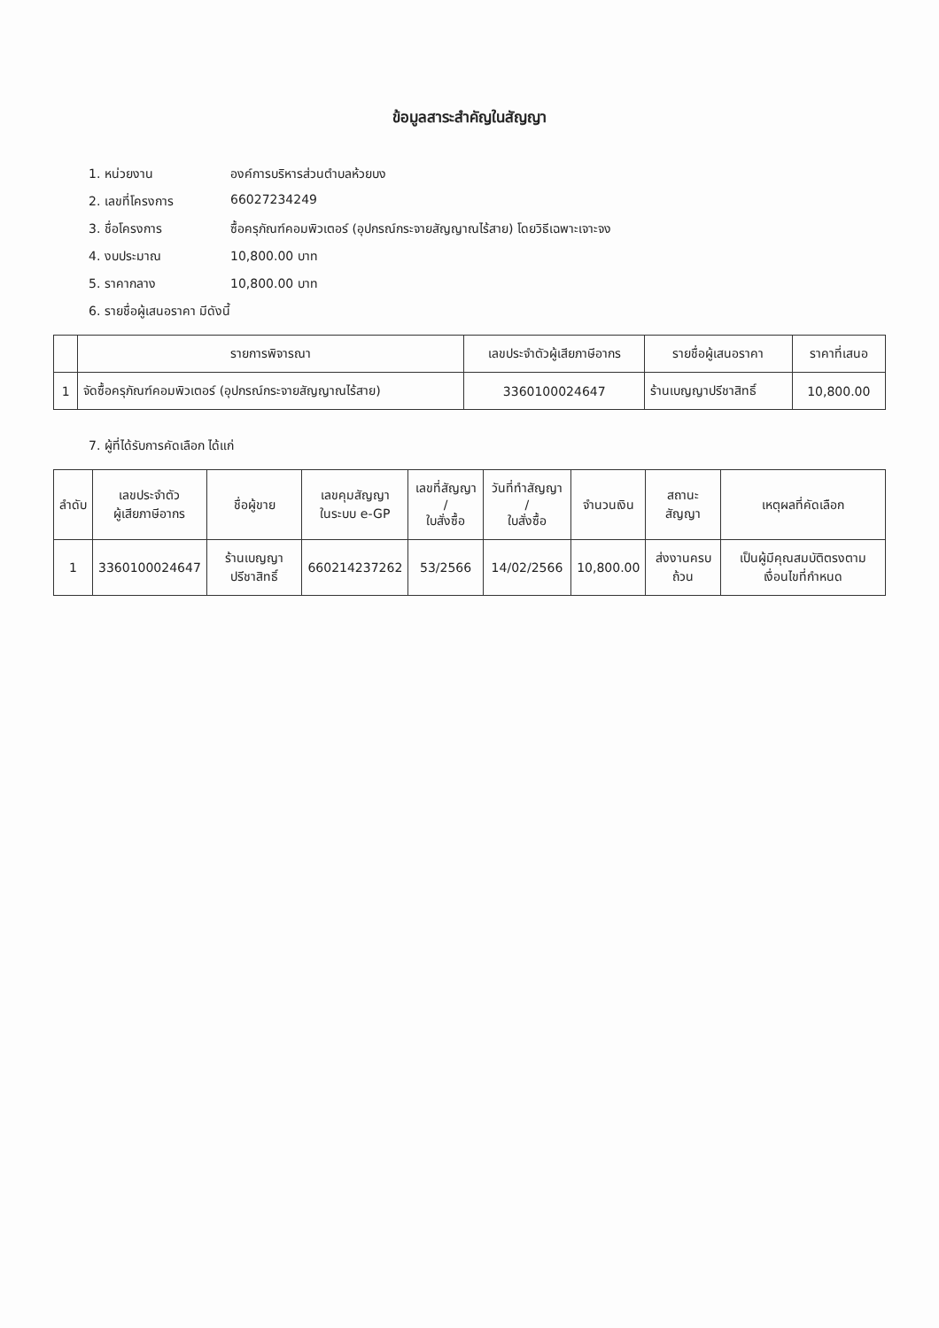ข้อมูลสาระสำคัญในสัญญา
1. หน่วยงาน องค์การบริหารส่วนตำบลห้วยบง
2. เลขที่โครงการ 66027234249
3. ชื่อโครงการ ซื้อครุภัณฑ์คอมพิวเตอร์ (อุปกรณ์กระจายสัญญาณไร้สาย) โดยวิธีเฉพาะเจาะจง
4. งบประมาณ 10,800.00 บาท
5. ราคากลาง 10,800.00 บาท
6. รายชื่อผู้เสนอราคา มีดังนี้
| | รายการพิจารณา | เลขประจำตัวผู้เสียภาษีอากร | รายชื่อผู้เสนอราคา | ราคาที่เสนอ |
| --- | --- | --- | --- | --- |
| 1 | จัดซื้อครุภัณฑ์คอมพิวเตอร์ (อุปกรณ์กระจายสัญญาณไร้สาย) | 3360100024647 | ร้านเบญญาปรีชาสิทธิ์ | 10,800.00 |
7. ผู้ที่ได้รับการคัดเลือก ได้แก่
| ลำดับ | เลขประจำตัว ผู้เสียภาษีอากร | ชื่อผู้ขาย | เลขคุมสัญญา ในระบบ e-GP | เลขที่สัญญา / ใบสั่งซื้อ | วันที่ทำสัญญา / ใบสั่งซื้อ | จำนวนเงิน | สถานะสัญญา | เหตุผลที่คัดเลือก |
| --- | --- | --- | --- | --- | --- | --- | --- | --- |
| 1 | 3360100024647 | ร้านเบญญาปรีชาสิทธิ์ | 660214237262 | 53/2566 | 14/02/2566 | 10,800.00 | ส่งงานครบถ้วน | เป็นผู้มีคุณสมบัติตรงตามเงื่อนไขที่กำหนด |